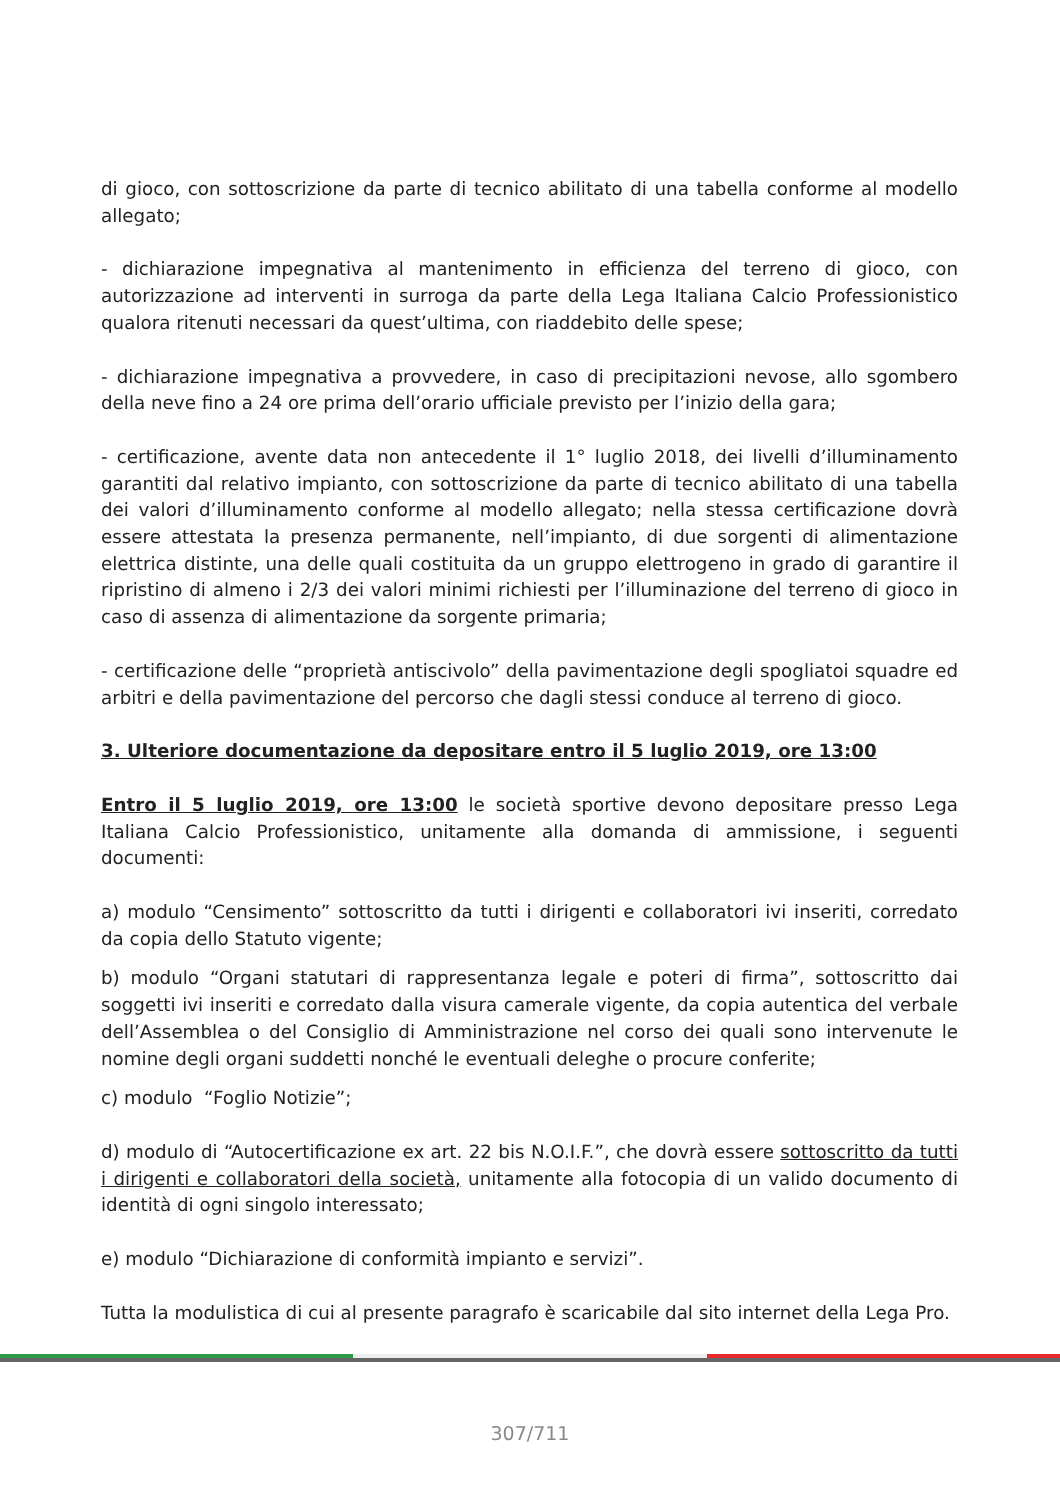di gioco, con sottoscrizione da parte di tecnico abilitato di una tabella conforme al modello allegato;
- dichiarazione impegnativa al mantenimento in efficienza del terreno di gioco, con autorizzazione ad interventi in surroga da parte della Lega Italiana Calcio Professionistico qualora ritenuti necessari da quest’ultima, con riaddebito delle spese;
- dichiarazione impegnativa a provvedere, in caso di precipitazioni nevose, allo sgombero della neve fino a 24 ore prima dell’orario ufficiale previsto per l’inizio della gara;
- certificazione, avente data non antecedente il 1° luglio 2018, dei livelli d’illuminamento garantiti dal relativo impianto, con sottoscrizione da parte di tecnico abilitato di una tabella dei valori d’illuminamento conforme al modello allegato; nella stessa certificazione dovrà essere attestata la presenza permanente, nell’impianto, di due sorgenti di alimentazione elettrica distinte, una delle quali costituita da un gruppo elettrogeno in grado di garantire il ripristino di almeno i 2/3 dei valori minimi richiesti per l’illuminazione del terreno di gioco in caso di assenza di alimentazione da sorgente primaria;
- certificazione delle “proprietà antiscivolo” della pavimentazione degli spogliatoi squadre ed arbitri e della pavimentazione del percorso che dagli stessi conduce al terreno di gioco.
3. Ulteriore documentazione da depositare entro il 5 luglio 2019, ore 13:00
Entro il 5 luglio 2019, ore 13:00 le società sportive devono depositare presso Lega Italiana Calcio Professionistico, unitamente alla domanda di ammissione, i seguenti documenti:
a) modulo “Censimento” sottoscritto da tutti i dirigenti e collaboratori ivi inseriti, corredato da copia dello Statuto vigente;
b) modulo “Organi statutari di rappresentanza legale e poteri di firma”, sottoscritto dai soggetti ivi inseriti e corredato dalla visura camerale vigente, da copia autentica del verbale dell’Assemblea o del Consiglio di Amministrazione nel corso dei quali sono intervenute le nomine degli organi suddetti nonché le eventuali deleghe o procure conferite;
c) modulo “Foglio Notizie”;
d) modulo di “Autocertificazione ex art. 22 bis N.O.I.F.”, che dovrà essere sottoscritto da tutti i dirigenti e collaboratori della società, unitamente alla fotocopia di un valido documento di identità di ogni singolo interessato;
e) modulo “Dichiarazione di conformità impianto e servizi”.
Tutta la modulistica di cui al presente paragrafo è scaricabile dal sito internet della Lega Pro.
307/711